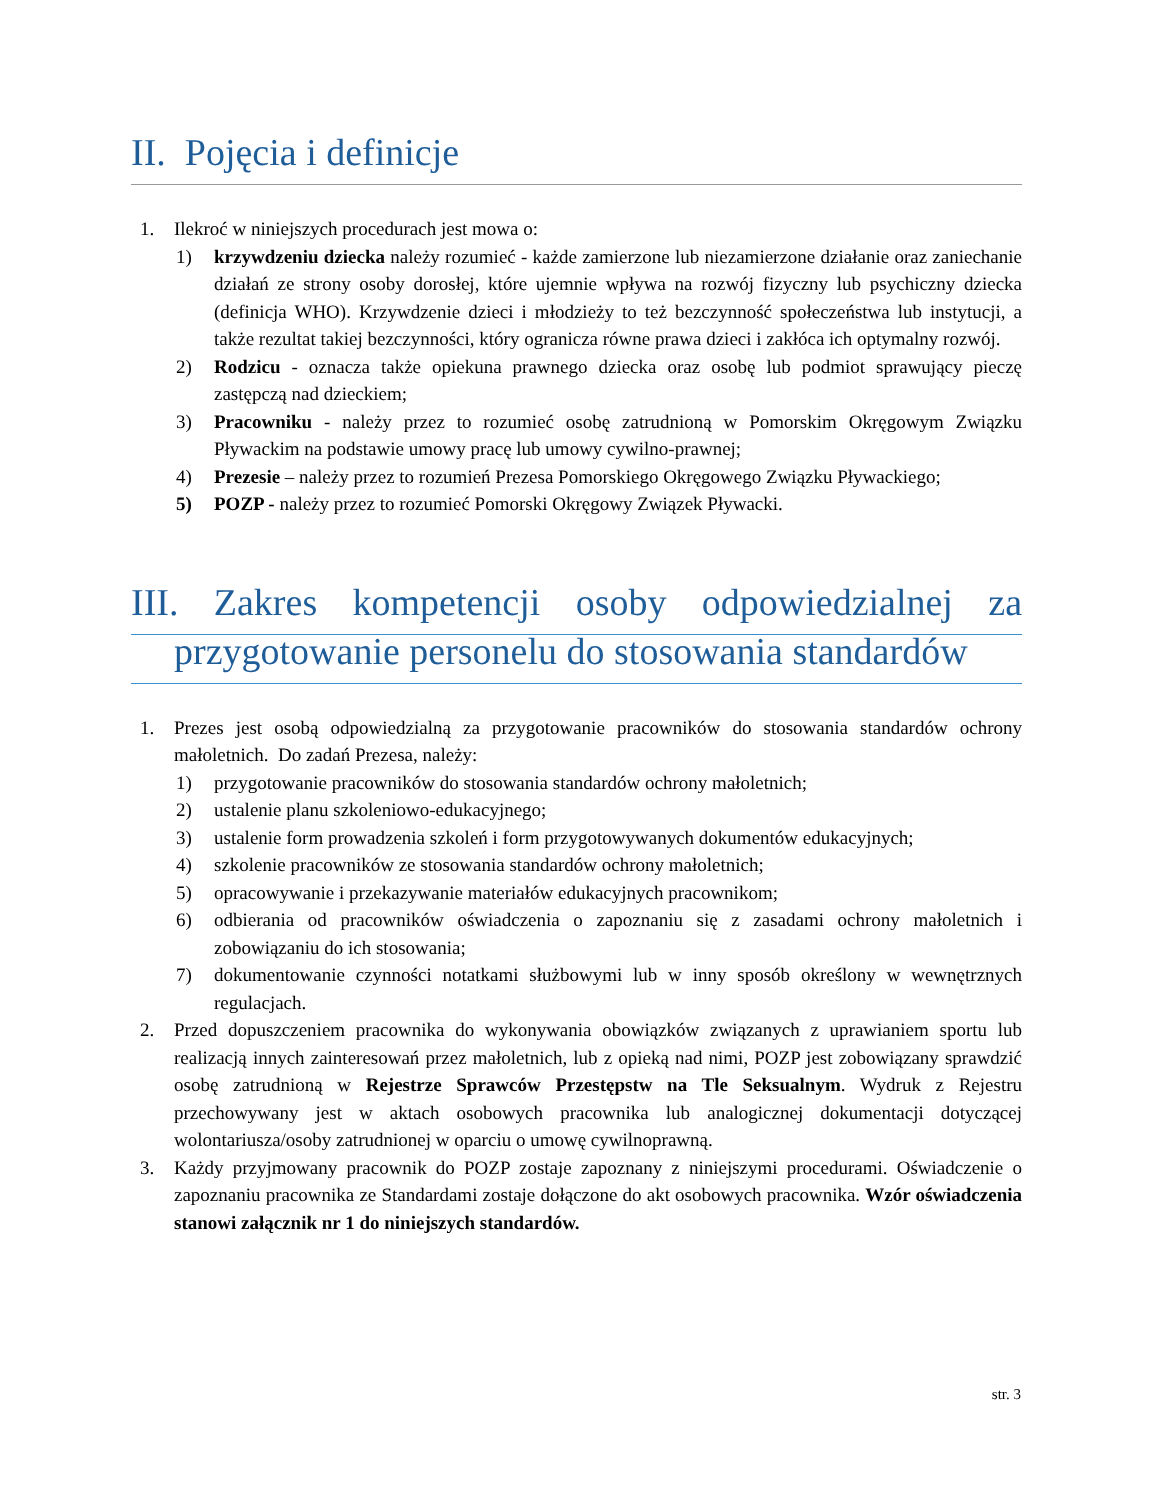II. Pojęcia i definicje
1. Ilekroć w niniejszych procedurach jest mowa o:
1) krzywdzeniu dziecka należy rozumieć - każde zamierzone lub niezamierzone działanie oraz zaniechanie działań ze strony osoby dorosłej, które ujemnie wpływa na rozwój fizyczny lub psychiczny dziecka (definicja WHO). Krzywdzenie dzieci i młodzieży to też bezczynność społeczeństwa lub instytucji, a także rezultat takiej bezczynności, który ogranicza równe prawa dzieci i zakłóca ich optymalny rozwój.
2) Rodzicu - oznacza także opiekuna prawnego dziecka oraz osobę lub podmiot sprawujący pieczę zastępczą nad dzieckiem;
3) Pracowniku - należy przez to rozumieć osobę zatrudnioną w Pomorskim Okręgowym Związku Pływackim na podstawie umowy pracę lub umowy cywilno-prawnej;
4) Prezesie – należy przez to rozumień Prezesa Pomorskiego Okręgowego Związku Pływackiego;
5) POZP - należy przez to rozumieć Pomorski Okręgowy Związek Pływacki.
III. Zakres kompetencji osoby odpowiedzialnej za
przygotowanie personelu do stosowania standardów
1. Prezes jest osobą odpowiedzialną za przygotowanie pracowników do stosowania standardów ochrony małoletnich. Do zadań Prezesa, należy:
1) przygotowanie pracowników do stosowania standardów ochrony małoletnich;
2) ustalenie planu szkoleniowo-edukacyjnego;
3) ustalenie form prowadzenia szkoleń i form przygotowywanych dokumentów edukacyjnych;
4) szkolenie pracowników ze stosowania standardów ochrony małoletnich;
5) opracowywanie i przekazywanie materiałów edukacyjnych pracownikom;
6) odbierania od pracowników oświadczenia o zapoznaniu się z zasadami ochrony małoletnich i zobowiązaniu do ich stosowania;
7) dokumentowanie czynności notatkami służbowymi lub w inny sposób określony w wewnętrznych regulacjach.
2. Przed dopuszczeniem pracownika do wykonywania obowiązków związanych z uprawianiem sportu lub realizacją innych zainteresowań przez małoletnich, lub z opieką nad nimi, POZP jest zobowiązany sprawdzić osobę zatrudnioną w Rejestrze Sprawców Przestępstw na Tle Seksualnym. Wydruk z Rejestru przechowywany jest w aktach osobowych pracownika lub analogicznej dokumentacji dotyczącej wolontariusza/osoby zatrudnionej w oparciu o umowę cywilnoprawną.
3. Każdy przyjmowany pracownik do POZP zostaje zapoznany z niniejszymi procedurami. Oświadczenie o zapoznaniu pracownika ze Standardami zostaje dołączone do akt osobowych pracownika. Wzór oświadczenia stanowi załącznik nr 1 do niniejszych standardów.
str. 3